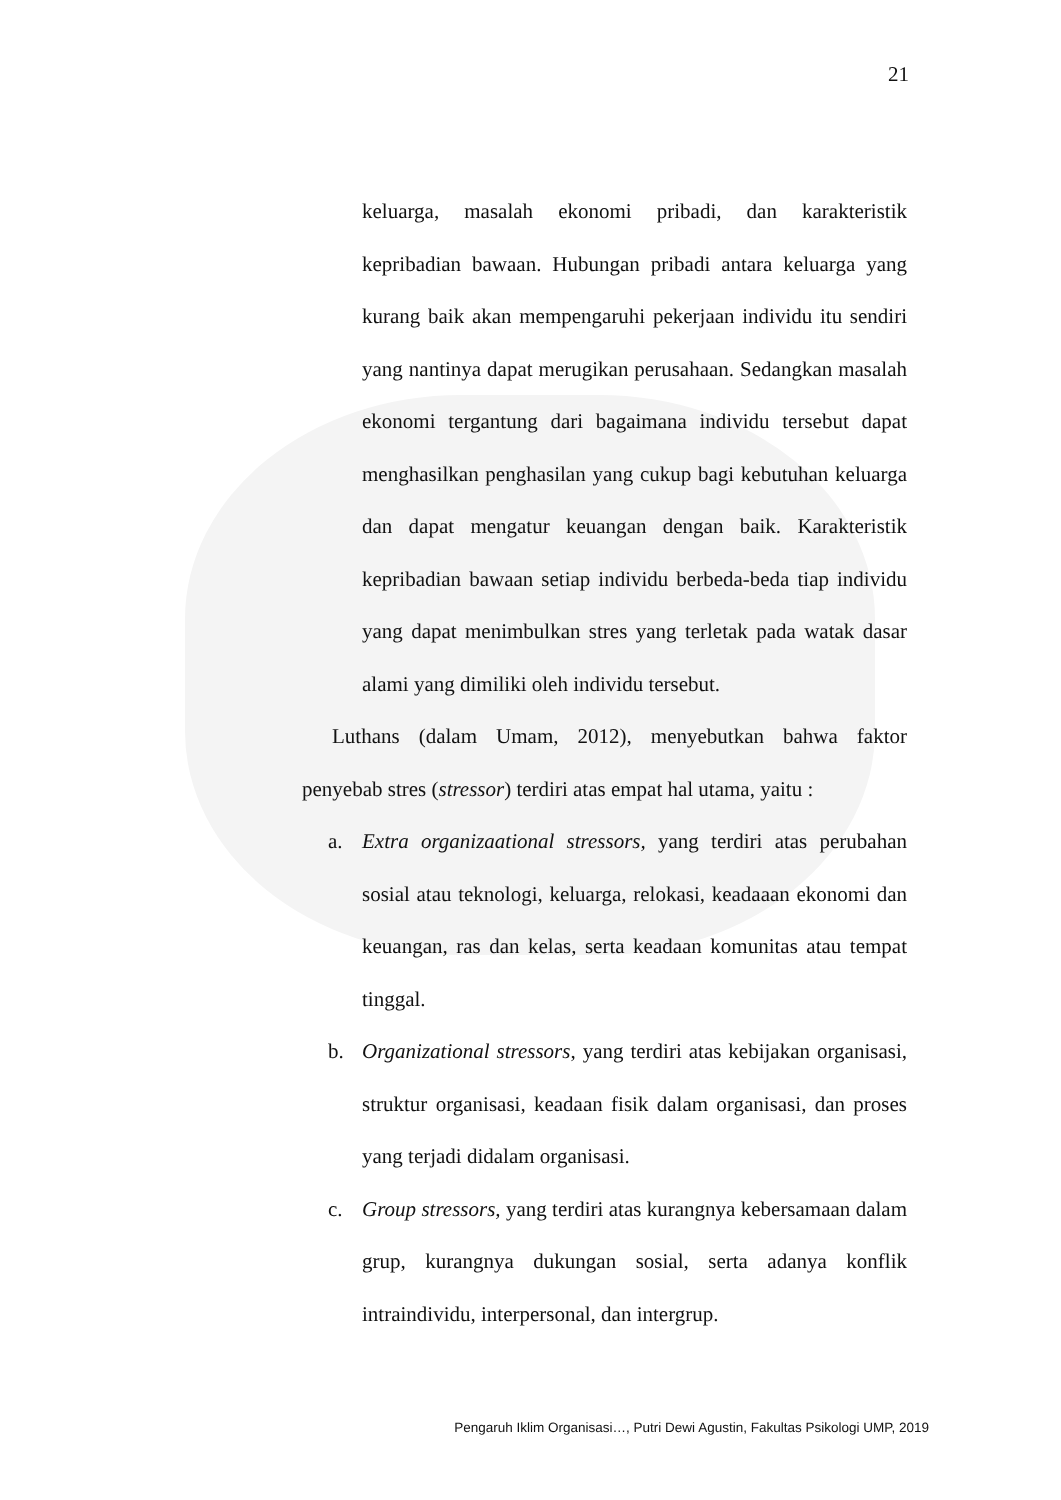21
keluarga, masalah ekonomi pribadi, dan karakteristik kepribadian bawaan. Hubungan pribadi antara keluarga yang kurang baik akan mempengaruhi pekerjaan individu itu sendiri yang nantinya dapat merugikan perusahaan. Sedangkan masalah ekonomi tergantung dari bagaimana individu tersebut dapat menghasilkan penghasilan yang cukup bagi kebutuhan keluarga dan dapat mengatur keuangan dengan baik. Karakteristik kepribadian bawaan setiap individu berbeda-beda tiap individu yang dapat menimbulkan stres yang terletak pada watak dasar alami yang dimiliki oleh individu tersebut.
Luthans (dalam Umam, 2012), menyebutkan bahwa faktor penyebab stres (stressor) terdiri atas empat hal utama, yaitu :
a. Extra organizaational stressors, yang terdiri atas perubahan sosial atau teknologi, keluarga, relokasi, keadaaan ekonomi dan keuangan, ras dan kelas, serta keadaan komunitas atau tempat tinggal.
b. Organizational stressors, yang terdiri atas kebijakan organisasi, struktur organisasi, keadaan fisik dalam organisasi, dan proses yang terjadi didalam organisasi.
c. Group stressors, yang terdiri atas kurangnya kebersamaan dalam grup, kurangnya dukungan sosial, serta adanya konflik intraindividu, interpersonal, dan intergrup.
Pengaruh Iklim Organisasi…, Putri Dewi Agustin, Fakultas Psikologi UMP, 2019